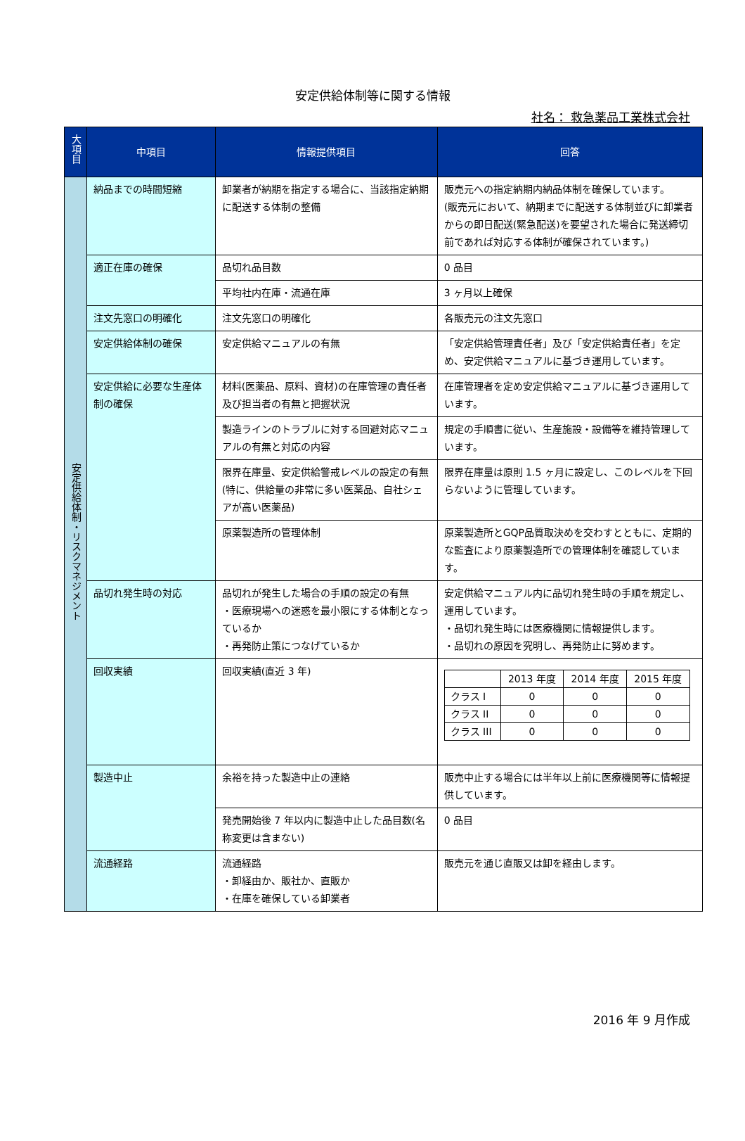安定供給体制等に関する情報
社名： 救急薬品工業株式会社
| 大項目 | 中項目 | 情報提供項目 | 回答 |
| --- | --- | --- | --- |
| 安定供給体制・リスクマネジメント | 納品までの時間短縮 | 卸業者が納期を指定する場合に、当該指定納期に配送する体制の整備 | 販売元への指定納期内納品体制を確保しています。 (販売元において、納期までに配送する体制並びに卸業者からの即日配送(緊急配送)を要望された場合に発送締切前であれば対応する体制が確保されています。) |
| | 適正在庫の確保 | 品切れ品目数 | 0 品目 |
| | | 平均社内在庫・流通在庫 | 3 ヶ月以上確保 |
| | 注文先窓口の明確化 | 注文先窓口の明確化 | 各販売元の注文先窓口 |
| | 安定供給体制の確保 | 安定供給マニュアルの有無 | 「安定供給管理責任者」及び「安定供給責任者」を定め、安定供給マニュアルに基づき運用しています。 |
| | 安定供給に必要な生産体制の確保 | 材料(医薬品、原料、資材)の在庫管理の責任者及び担当者の有無と把握状況 | 在庫管理者を定め安定供給マニュアルに基づき運用しています。 |
| | | 製造ラインのトラブルに対する回避対応マニュアルの有無と対応の内容 | 規定の手順書に従い、生産施設・設備等を維持管理しています。 |
| | | 限界在庫量、安定供給警戒レベルの設定の有無(特に、供給量の非常に多い医薬品、自社シェアが高い医薬品) | 限界在庫量は原則 1.5 ヶ月に設定し、このレベルを下回らないように管理しています。 |
| | | 原薬製造所の管理体制 | 原薬製造所とGQP品質取決めを交わすとともに、定期的な監査により原薬製造所での管理体制を確認しています。 |
| | 品切れ発生時の対応 | 品切れが発生した場合の手順の設定の有無 ・医療現場への迷惑を最小限にする体制となっているか ・再発防止策につなげているか | 安定供給マニュアル内に品切れ発生時の手順を規定し、運用しています。 ・品切れ発生時には医療機関に情報提供します。 ・品切れの原因を究明し、再発防止に努めます。 |
| | 回収実績 | 回収実績(直近 3 年) | / / 2013 年度 / 2014 年度 / 2015 年度 / / クラス I / 0 / 0 / 0 / / クラス II / 0 / 0 / 0 / / クラス III / 0 / 0 / 0 / |
| | 製造中止 | 余裕を持った製造中止の連絡 | 販売中止する場合には半年以上前に医療機関等に情報提供しています。 |
| | | 発売開始後 7 年以内に製造中止した品目数(名称変更は含まない) | 0 品目 |
| | 流通経路 | 流通経路 ・卸経由か、販社か、直販か ・在庫を確保している卸業者 | 販売元を通じ直販又は卸を経由します。 |
2016 年 9 月作成